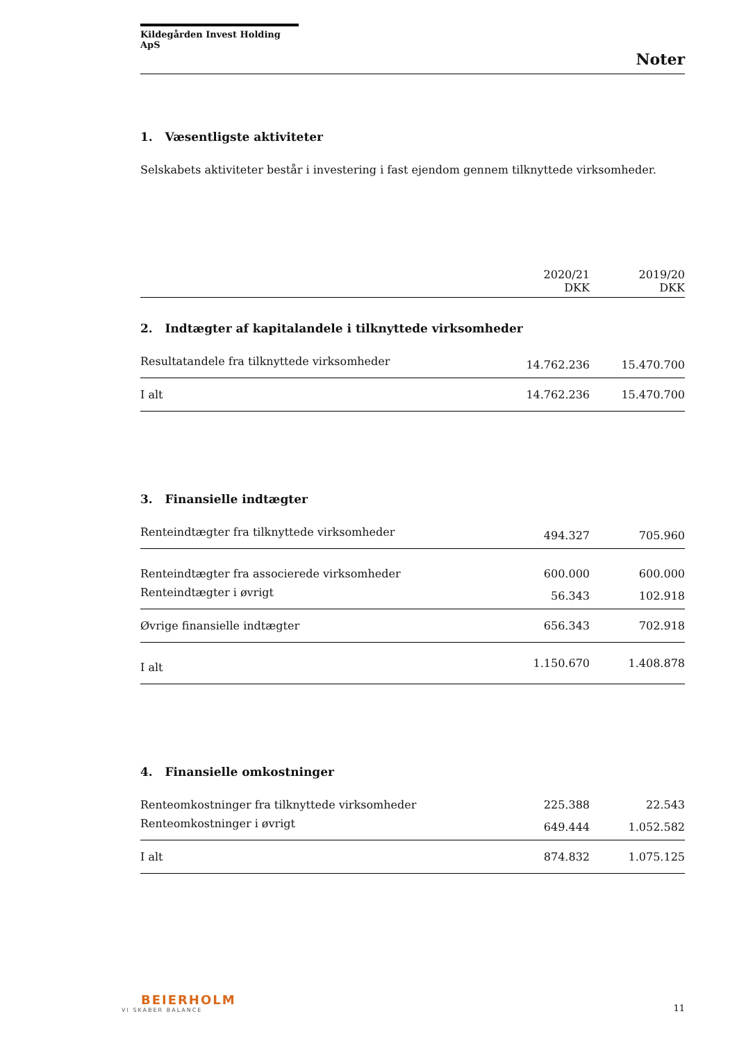Kildegården Invest Holding ApS
Noter
1. Væsentligste aktiviteter
Selskabets aktiviteter består i investering i fast ejendom gennem tilknyttede virksomheder.
| | 2020/21 DKK | 2019/20 DKK |
| --- | --- | --- |
2. Indtægter af kapitalandele i tilknyttede virksomheder
| Resultatandele fra tilknyttede virksomheder | 14.762.236 | 15.470.700 |
| I alt | 14.762.236 | 15.470.700 |
3. Finansielle indtægter
| Renteindtægter fra tilknyttede virksomheder | 494.327 | 705.960 |
| Renteindtægter fra associerede virksomheder | 600.000 | 600.000 |
| Renteindtægter i øvrigt | 56.343 | 102.918 |
| Øvrige finansielle indtægter | 656.343 | 702.918 |
| I alt | 1.150.670 | 1.408.878 |
4. Finansielle omkostninger
| Renteomkostninger fra tilknyttede virksomheder | 225.388 | 22.543 |
| Renteomkostninger i øvrigt | 649.444 | 1.052.582 |
| I alt | 874.832 | 1.075.125 |
BEIERHOLM
VI SKABER BALANCE
11